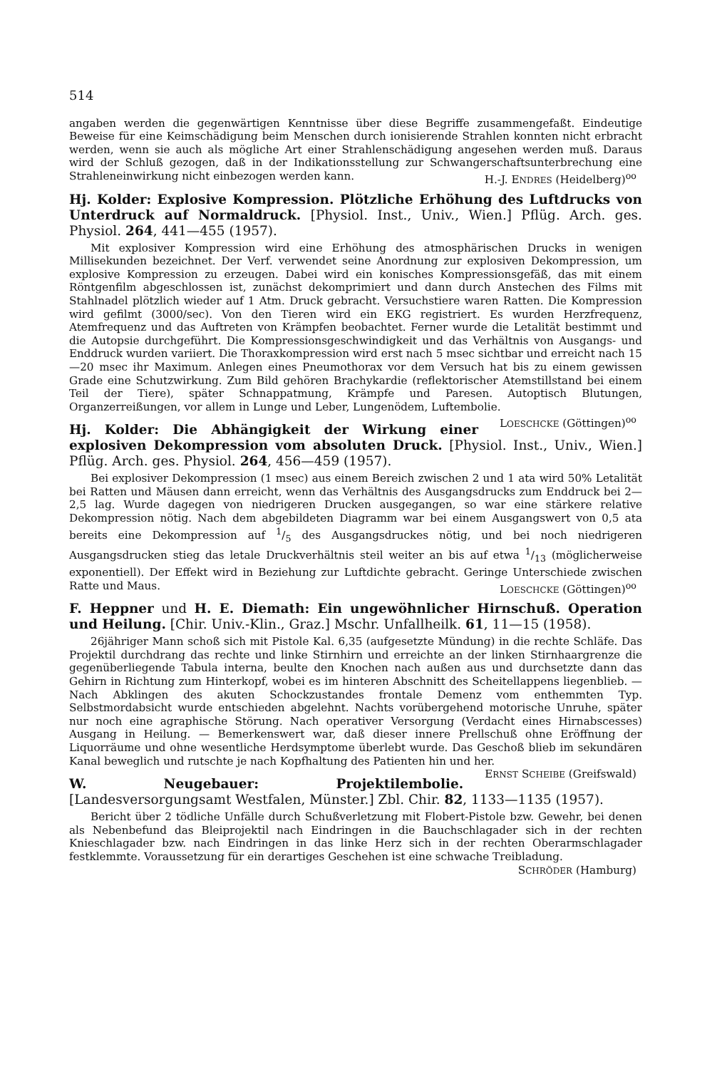514
angaben werden die gegenwärtigen Kenntnisse über diese Begriffe zusammengefaßt. Eindeutige Beweise für eine Keimschädigung beim Menschen durch ionisierende Strahlen konnten nicht erbracht werden, wenn sie auch als mögliche Art einer Strahlenschädigung angesehen werden muß. Daraus wird der Schluß gezogen, daß in der Indikationsstellung zur Schwangerschaftsunterbrechung eine Strahleneinwirkung nicht einbezogen werden kann. H.-J. ENDRES (Heidelberg)<sup>oo</sup>
Hj. Kolder: Explosive Kompression. Plötzliche Erhöhung des Luftdrucks von Unterdruck auf Normaldruck. [Physiol. Inst., Univ., Wien.] Pflüg. Arch. ges. Physiol. 264, 441—455 (1957).
Mit explosiver Kompression wird eine Erhöhung des atmosphärischen Drucks in wenigen Millisekunden bezeichnet. Der Verf. verwendet seine Anordnung zur explosiven Dekompression, um explosive Kompression zu erzeugen. Dabei wird ein konisches Kompressionsgefäß, das mit einem Röntgenfilm abgeschlossen ist, zunächst dekomprimiert und dann durch Anstechen des Films mit Stahlnadel plötzlich wieder auf 1 Atm. Druck gebracht. Versuchstiere waren Ratten. Die Kompression wird gefilmt (3000/sec). Von den Tieren wird ein EKG registriert. Es wurden Herzfrequenz, Atemfrequenz und das Auftreten von Krämpfen beobachtet. Ferner wurde die Letalität bestimmt und die Autopsie durchgeführt. Die Kompressionsgeschwindigkeit und das Verhältnis von Ausgangs- und Enddruck wurden variiert. Die Thoraxkompression wird erst nach 5 msec sichtbar und erreicht nach 15—20 msec ihr Maximum. Anlegen eines Pneumothorax vor dem Versuch hat bis zu einem gewissen Grade eine Schutzwirkung. Zum Bild gehören Brachykardie (reflektorischer Atemstillstand bei einem Teil der Tiere), später Schnappatmung, Krämpfe und Paresen. Autoptisch Blutungen, Organzerreißungen, vor allem in Lunge und Leber, Lungenödem, Luftembolie. LOESCHCKE (Göttingen)<sup>oo</sup>
Hj. Kolder: Die Abhängigkeit der Wirkung einer explosiven Dekompression vom absoluten Druck. [Physiol. Inst., Univ., Wien.] Pflüg. Arch. ges. Physiol. 264, 456—459 (1957).
Bei explosiver Dekompression (1 msec) aus einem Bereich zwischen 2 und 1 ata wird 50% Letalität bei Ratten und Mäusen dann erreicht, wenn das Verhältnis des Ausgangsdrucks zum Enddruck bei 2—2,5 lag. Wurde dagegen von niedrigeren Drucken ausgegangen, so war eine stärkere relative Dekompression nötig. Nach dem abgebildeten Diagramm war bei einem Ausgangswert von 0,5 ata bereits eine Dekompression auf 1/5 des Ausgangsdruckes nötig, und bei noch niedrigeren Ausgangsdrucken stieg das letale Druckverhältnis steil weiter an bis auf etwa 1/13 (möglicherweise exponentiell). Der Effekt wird in Beziehung zur Luftdichte gebracht. Geringe Unterschiede zwischen Ratte und Maus. LOESCHCKE (Göttingen)<sup>oo</sup>
F. Heppner und H. E. Diemath: Ein ungewöhnlicher Hirnschuß. Operation und Heilung. [Chir. Univ.-Klin., Graz.] Mschr. Unfallheilk. 61, 11—15 (1958).
26jähriger Mann schoß sich mit Pistole Kal. 6,35 (aufgesetzte Mündung) in die rechte Schläfe. Das Projektil durchdrang das rechte und linke Stirnhirn und erreichte an der linken Stirnhaargrenze die gegenüberliegende Tabula interna, beulte den Knochen nach außen aus und durchsetzte dann das Gehirn in Richtung zum Hinterkopf, wobei es im hinteren Abschnitt des Scheitellappens liegenblieb. — Nach Abklingen des akuten Schockzustandes frontale Demenz vom enthemmten Typ. Selbstmordabsicht wurde entschieden abgelehnt. Nachts vorübergehend motorische Unruhe, später nur noch eine agraphische Störung. Nach operativer Versorgung (Verdacht eines Hirnabscesses) Ausgang in Heilung. — Bemerkenswert war, daß dieser innere Prellschuß ohne Eröffnung der Liquorräume und ohne wesentliche Herdsymptome überlebt wurde. Das Geschoß blieb im sekundären Kanal beweglich und rutschte je nach Kopfhaltung des Patienten hin und her. ERNST SCHEIBE (Greifswald)
W. Neugebauer: Projektilembolie. [Landesversorgungsamt Westfalen, Münster.] Zbl. Chir. 82, 1133—1135 (1957).
Bericht über 2 tödliche Unfälle durch Schußverletzung mit Flobert-Pistole bzw. Gewehr, bei denen als Nebenbefund das Bleiprojektil nach Eindringen in die Bauchschlagader sich in der rechten Knieschlagader bzw. nach Eindringen in das linke Herz sich in der rechten Oberarmschlagader festklemmte. Voraussetzung für ein derartiges Geschehen ist eine schwache Treibladung. SCHRÖDER (Hamburg)